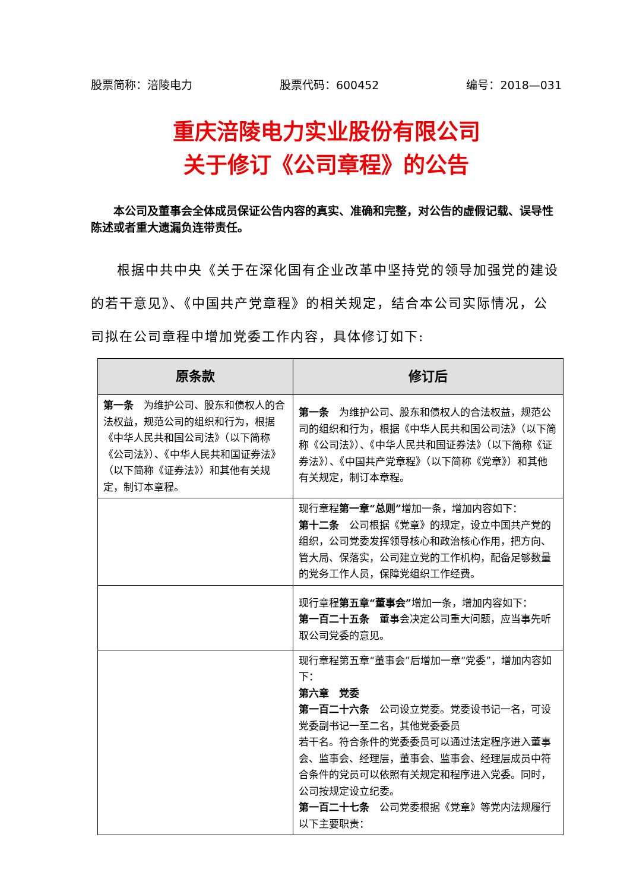股票简称：涪陵电力 股票代码：600452 编号：2018—031
重庆涪陵电力实业股份有限公司
关于修订《公司章程》的公告
本公司及董事会全体成员保证公告内容的真实、准确和完整，对公告的虚假记载、误导性陈述或者重大遗漏负连带责任。
根据中共中央《关于在深化国有企业改革中坚持党的领导加强党的建设的若干意见》、《中国共产党章程》的相关规定，结合本公司实际情况，公司拟在公司章程中增加党委工作内容，具体修订如下:
| 原条款 | 修订后 |
| --- | --- |
| 第一条 为维护公司、股东和债权人的合法权益，规范公司的组织和行为，根据《中华人民共和国公司法》（以下简称《公司法》）、《中华人民共和国证券法》（以下简称《证券法》）和其他有关规定，制订本章程。 | 第一条 为维护公司、股东和债权人的合法权益，规范公司的组织和行为，根据《中华人民共和国公司法》（以下简称《公司法》）、《中华人民共和国证券法》（以下简称《证券法》）、《中国共产党章程》（以下简称《党章》）和其他有关规定，制订本章程。 |
| | 现行章程 第一章“总则” 增加一条，增加内容如下： 第十二条 公司根据《党章》的规定，设立中国共产党的组织，公司党委发挥领导核心和政治核心作用，把方向、管大局、保落实，公司建立党的工作机构，配备足够数量的党务工作人员，保障党组织工作经费。 |
| | 现行章程 第五章“董事会” 增加一条，增加内容如下： 第一百二十五条 董事会决定公司重大问题，应当事先听取公司党委的意见。 |
| | 现行章程第五章“董事会”后增加一章“党委”，增加内容如下： 第六章 党委 第一百二十六条 公司设立党委。党委设书记一名，可设党委副书记一至二名，其他党委委员 若干名。符合条件的党委委员可以通过法定程序进入董事会、监事会、经理层，董事会、监事会、经理层成员中符合条件的党员可以依照有关规定和程序进入党委。同时，公司按规定设立纪委。 第一百二十七条 公司党委根据《党章》等党内法规履行以下主要职责： |